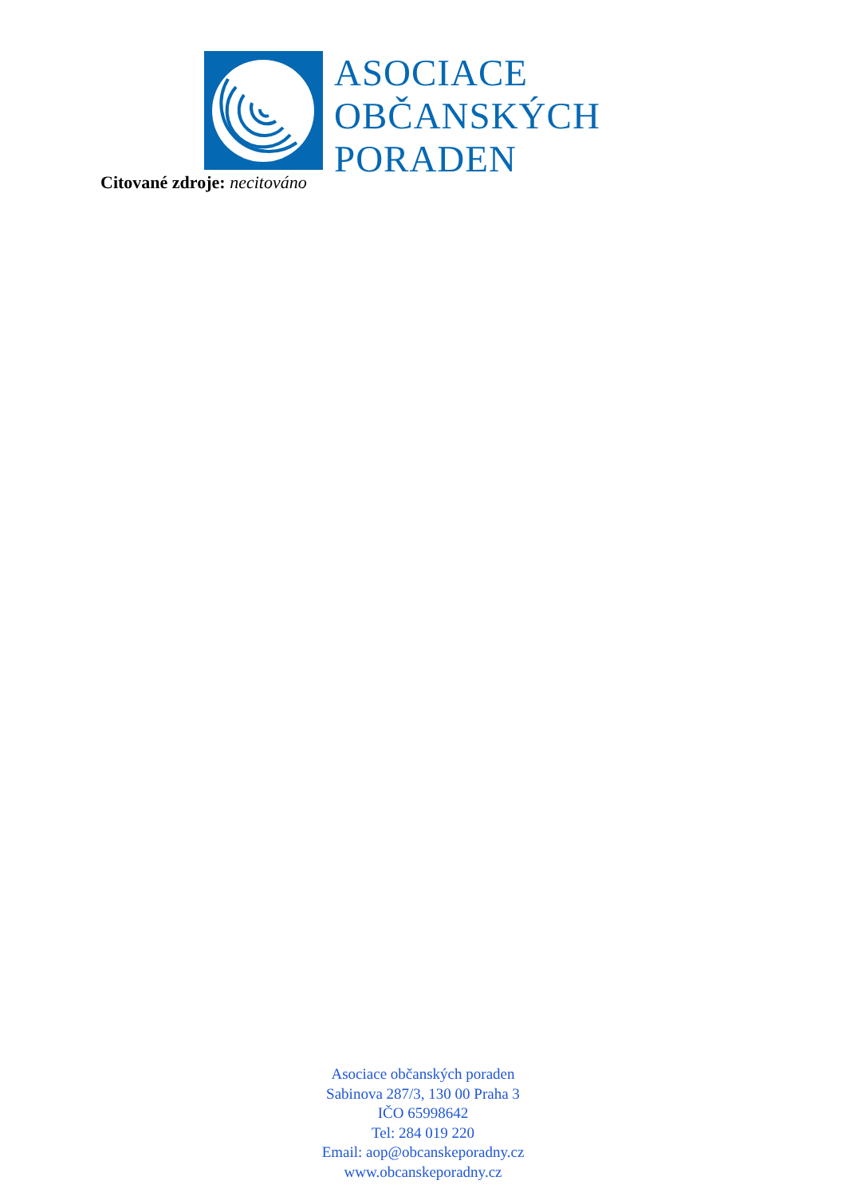ASOCIACE
OBČANSKÝCH
PORADEN
Citované zdroje: necitováno
Asociace občanských poraden
Sabinova 287/3, 130 00 Praha 3
IČO 65998642
Tel: 284 019 220
Email: aop@obcanskeporadny.cz
www.obcanskeporadny.cz